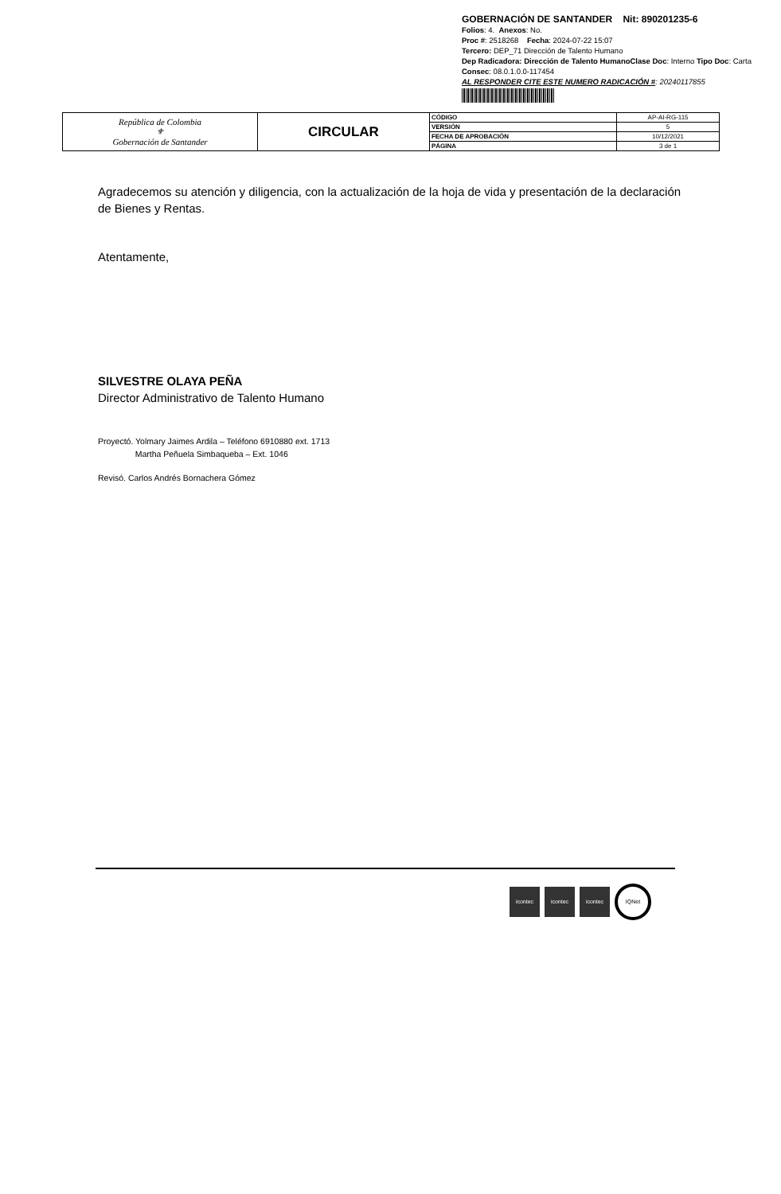GOBERNACIÓN DE SANTANDER Nit: 890201235-6
Folios: 4. Anexos: No.
Proc #: 2518268 Fecha: 2024-07-22 15:07
Tercero: DEP_71 Dirección de Talento Humano
Dep Radicadora: Dirección de Talento HumanoClase Doc: Interno Tipo Doc: Carta
Consec: 08.0.1.0.0-117454
AL RESPONDER CITE ESTE NUMERO RADICACIÓN #: 20240117855
| República de Colombia ⚜ Gobernación de Santander | CIRCULAR | CÓDIGO | AP-AI-RG-115 |
| | | VERSIÓN | 5 |
| | | FECHA DE APROBACIÓN | 10/12/2021 |
| | | PÁGINA | 3 de 1 |
Agradecemos su atención y diligencia, con la actualización de la hoja de vida y presentación de la declaración de Bienes y Rentas.
Atentamente,
SILVESTRE OLAYA PEÑA
Director Administrativo de Talento Humano
Proyectó. Yolmary Jaimes Ardila – Teléfono 6910880 ext. 1713
Martha Peñuela Simbaqueba – Ext. 1046
Revisó. Carlos Andrés Bornachera Gómez
icontec icontec icontec IQNet